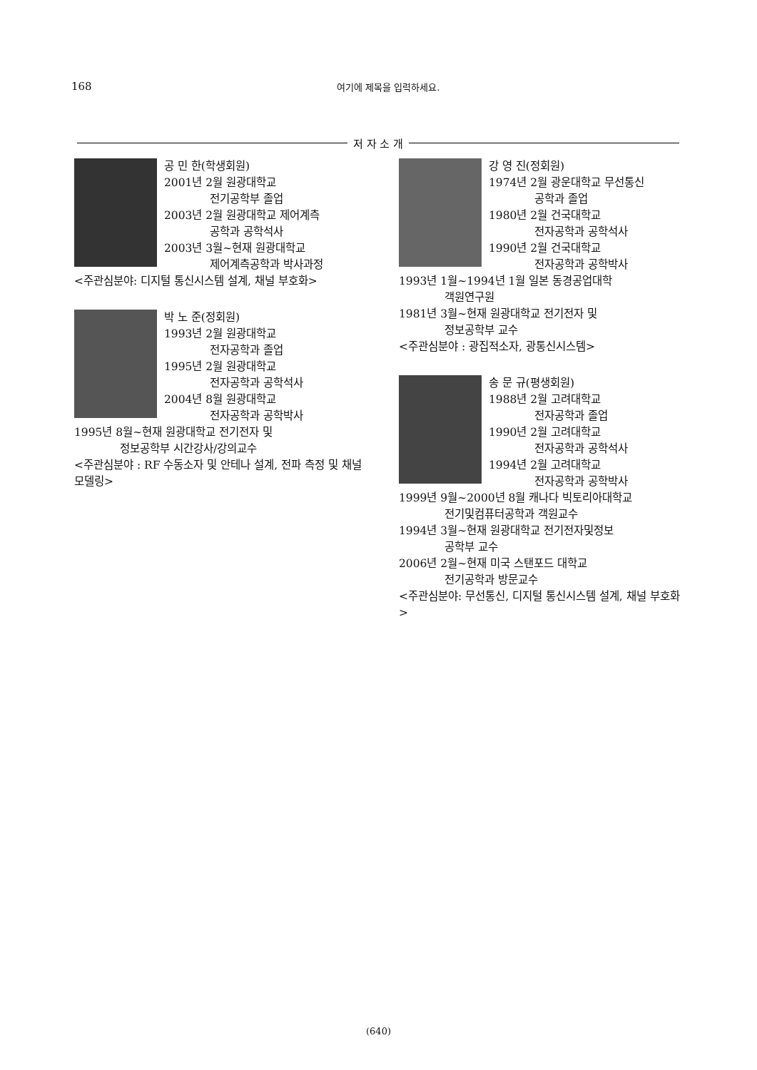168 여기에 제목을 입력하세요.
저 자 소 개
공 민 한(학생회원)
2001년 2월 원광대학교
전기공학부 졸업
2003년 2월 원광대학교 제어계측
공학과 공학석사
2003년 3월~현재 원광대학교
제어계측공학과 박사과정
<주관심분야: 디지털 통신시스템 설계, 채널 부호화>
박 노 준(정회원)
1993년 2월 원광대학교
전자공학과 졸업
1995년 2월 원광대학교
전자공학과 공학석사
2004년 8월 원광대학교
전자공학과 공학박사
1995년 8월~현재 원광대학교 전기전자 및
정보공학부 시간강사/강의교수
<주관심분야 : RF 수동소자 및 안테나 설계, 전파 측정 및 채널 모델링>
강 영 진(정회원)
1974년 2월 광운대학교 무선통신
공학과 졸업
1980년 2월 건국대학교
전자공학과 공학석사
1990년 2월 건국대학교
전자공학과 공학박사
1993년 1월~1994년 1월 일본 동경공업대학
객원연구원
1981년 3월~현재 원광대학교 전기전자 및
정보공학부 교수
<주관심분야 : 광집적소자, 광통신시스템>
송 문 규(평생회원)
1988년 2월 고려대학교
전자공학과 졸업
1990년 2월 고려대학교
전자공학과 공학석사
1994년 2월 고려대학교
전자공학과 공학박사
1999년 9월~2000년 8월 캐나다 빅토리아대학교
전기및컴퓨터공학과 객원교수
1994년 3월~현재 원광대학교 전기전자및정보
공학부 교수
2006년 2월~현재 미국 스탠포드 대학교
전기공학과 방문교수
<주관심분야: 무선통신, 디지털 통신시스템 설계, 채널 부호화>
(640)